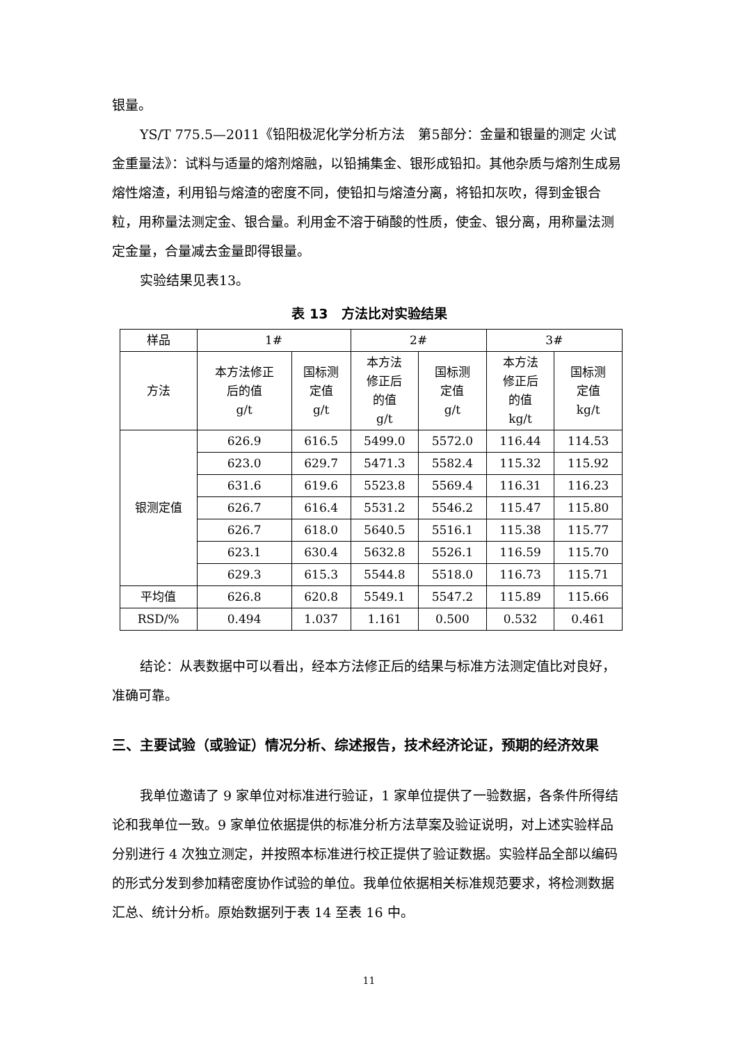银量。
YS/T 775.5—2011《铅阳极泥化学分析方法　第5部分：金量和银量的测定 火试金重量法》：试料与适量的熔剂熔融，以铅捕集金、银形成铅扣。其他杂质与熔剂生成易熔性熔渣，利用铅与熔渣的密度不同，使铅扣与熔渣分离，将铅扣灰吹，得到金银合粒，用称量法测定金、银合量。利用金不溶于硝酸的性质，使金、银分离，用称量法测定金量，合量减去金量即得银量。
实验结果见表13。
表 13　方法比对实验结果
| 样品 | 1# | | 2# | | 3# | |
| --- | --- | --- | --- | --- | --- | --- |
| 方法 | 本方法修正 后的值 g/t | 国标测 定值 g/t | 本方法 修正后 的值 g/t | 国标测 定值 g/t | 本方法 修正后 的值 kg/t | 国标测 定值 kg/t |
| 银测定值 | 626.9 | 616.5 | 5499.0 | 5572.0 | 116.44 | 114.53 |
| | 623.0 | 629.7 | 5471.3 | 5582.4 | 115.32 | 115.92 |
| | 631.6 | 619.6 | 5523.8 | 5569.4 | 116.31 | 116.23 |
| | 626.7 | 616.4 | 5531.2 | 5546.2 | 115.47 | 115.80 |
| | 626.7 | 618.0 | 5640.5 | 5516.1 | 115.38 | 115.77 |
| | 623.1 | 630.4 | 5632.8 | 5526.1 | 116.59 | 115.70 |
| | 629.3 | 615.3 | 5544.8 | 5518.0 | 116.73 | 115.71 |
| 平均值 | 626.8 | 620.8 | 5549.1 | 5547.2 | 115.89 | 115.66 |
| RSD/% | 0.494 | 1.037 | 1.161 | 0.500 | 0.532 | 0.461 |
结论：从表数据中可以看出，经本方法修正后的结果与标准方法测定值比对良好，准确可靠。
三、主要试验（或验证）情况分析、综述报告，技术经济论证，预期的经济效果
我单位邀请了 9 家单位对标准进行验证，1 家单位提供了一验数据，各条件所得结论和我单位一致。9 家单位依据提供的标准分析方法草案及验证说明，对上述实验样品分别进行 4 次独立测定，并按照本标准进行校正提供了验证数据。实验样品全部以编码的形式分发到参加精密度协作试验的单位。我单位依据相关标准规范要求，将检测数据汇总、统计分析。原始数据列于表 14 至表 16 中。
11